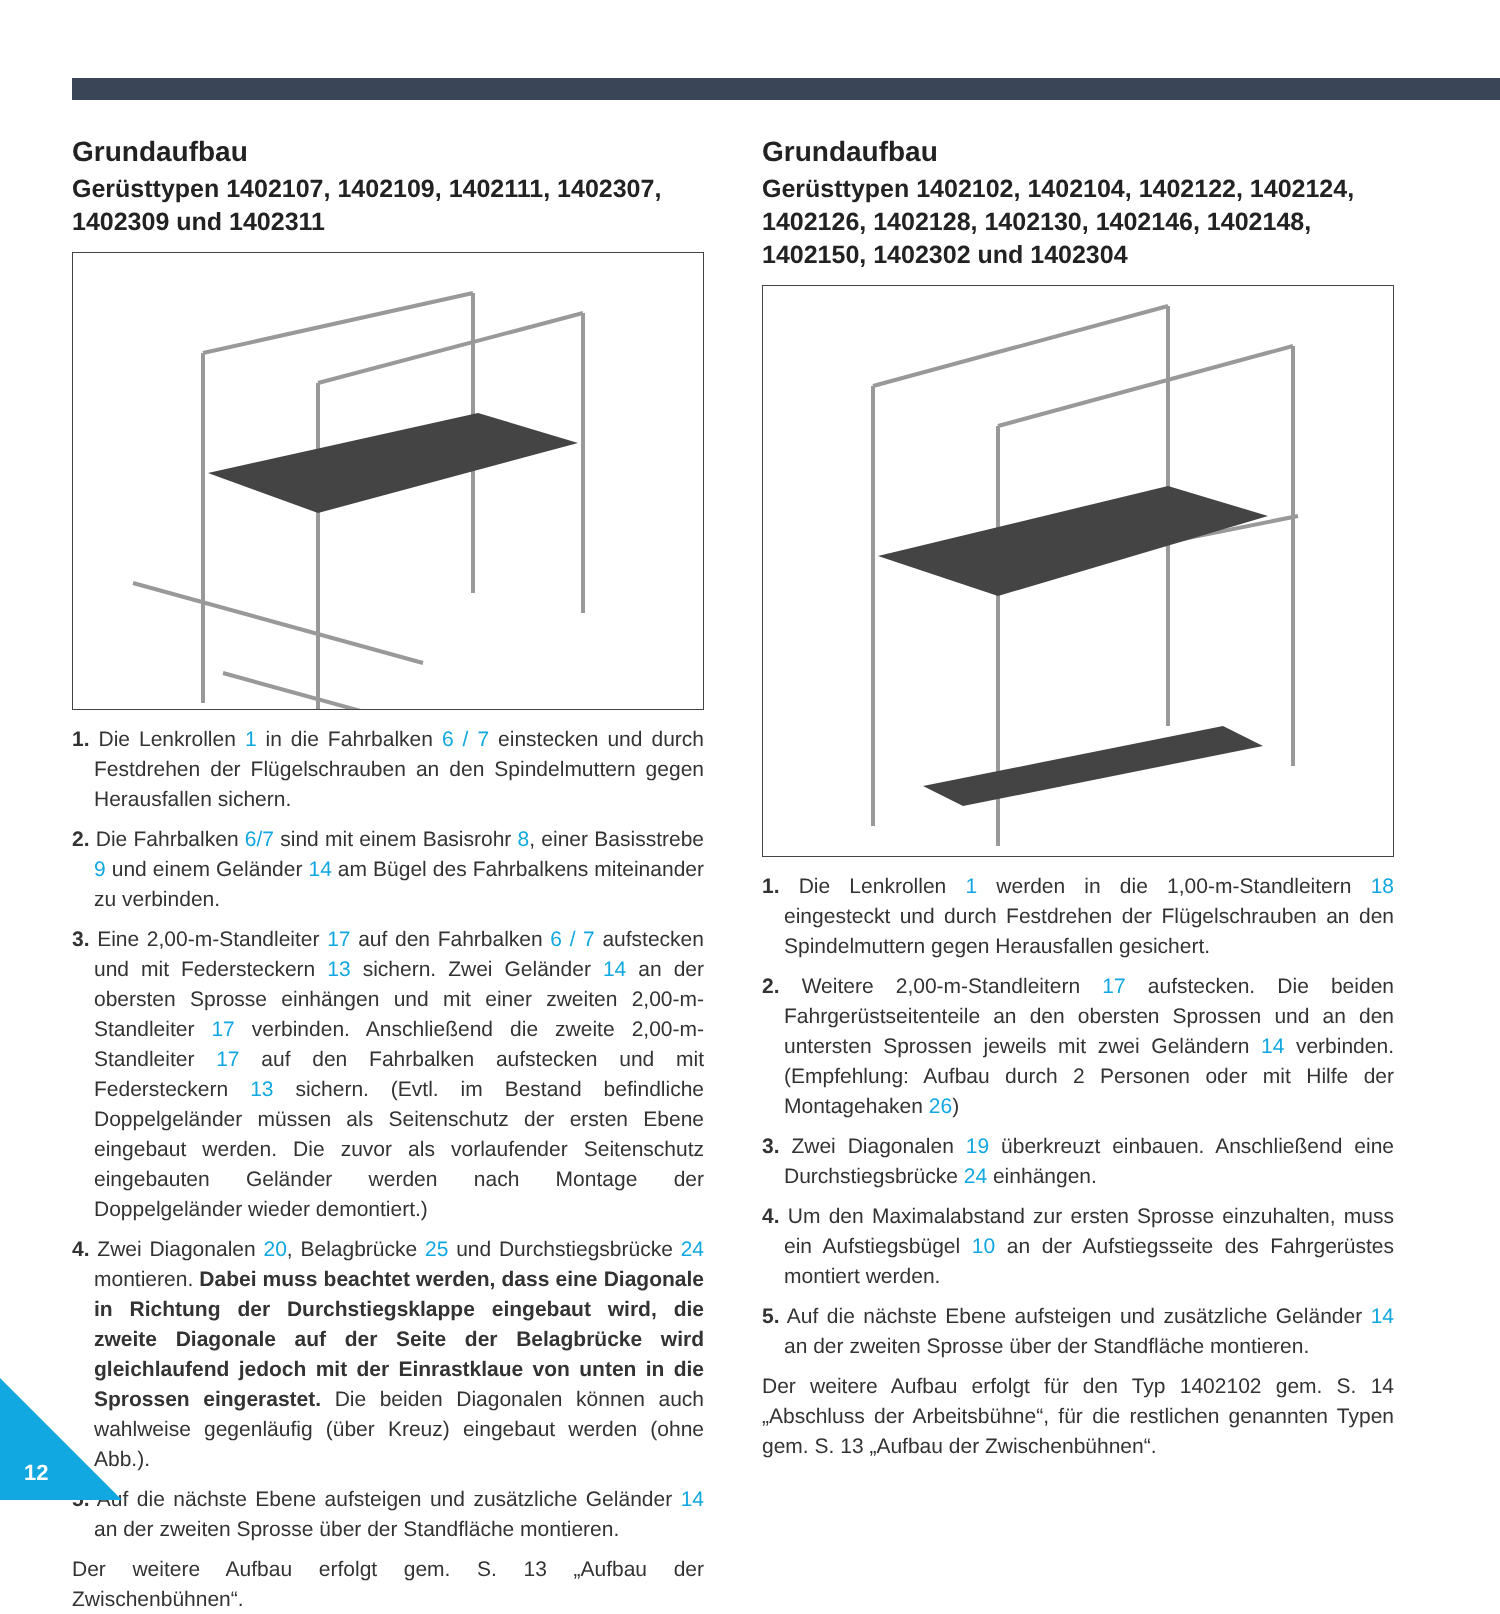Grundaufbau
Gerüsttypen 1402107, 1402109, 1402111, 1402307, 1402309 und 1402311
1. Die Lenkrollen 1 in die Fahrbalken 6 / 7 einstecken und durch Festdrehen der Flügelschrauben an den Spindelmuttern gegen Herausfallen sichern.
2. Die Fahrbalken 6/7 sind mit einem Basisrohr 8, einer Basisstrebe 9 und einem Geländer 14 am Bügel des Fahrbalkens miteinander zu verbinden.
3. Eine 2,00-m-Standleiter 17 auf den Fahrbalken 6 / 7 aufstecken und mit Federsteckern 13 sichern. Zwei Geländer 14 an der obersten Sprosse einhängen und mit einer zweiten 2,00-m-Standleiter 17 verbinden. Anschließend die zweite 2,00-m-Standleiter 17 auf den Fahrbalken aufstecken und mit Federsteckern 13 sichern. (Evtl. im Bestand befindliche Doppelgeländer müssen als Seitenschutz der ersten Ebene eingebaut werden. Die zuvor als vorlaufender Seitenschutz eingebauten Geländer werden nach Montage der Doppelgeländer wieder demontiert.)
4. Zwei Diagonalen 20, Belagbrücke 25 und Durchstiegsbrücke 24 montieren. Dabei muss beachtet werden, dass eine Diagonale in Richtung der Durchstiegsklappe eingebaut wird, die zweite Diagonale auf der Seite der Belagbrücke wird gleichlaufend jedoch mit der Einrastklaue von unten in die Sprossen eingerastet. Die beiden Diagonalen können auch wahlweise gegenläufig (über Kreuz) eingebaut werden (ohne Abb.).
5. Auf die nächste Ebene aufsteigen und zusätzliche Geländer 14 an der zweiten Sprosse über der Standfläche montieren.
Der weitere Aufbau erfolgt gem. S. 13 „Aufbau der Zwischenbühnen“.
Grundaufbau
Gerüsttypen 1402102, 1402104, 1402122, 1402124, 1402126, 1402128, 1402130, 1402146, 1402148, 1402150, 1402302 und 1402304
1. Die Lenkrollen 1 werden in die 1,00-m-Standleitern 18 eingesteckt und durch Festdrehen der Flügelschrauben an den Spindelmuttern gegen Herausfallen gesichert.
2. Weitere 2,00-m-Standleitern 17 aufstecken. Die beiden Fahrgerüstseitenteile an den obersten Sprossen und an den untersten Sprossen jeweils mit zwei Geländern 14 verbinden. (Empfehlung: Aufbau durch 2 Personen oder mit Hilfe der Montagehaken 26)
3. Zwei Diagonalen 19 überkreuzt einbauen. Anschließend eine Durchstiegsbrücke 24 einhängen.
4. Um den Maximalabstand zur ersten Sprosse einzuhalten, muss ein Aufstiegsbügel 10 an der Aufstiegsseite des Fahrgerüstes montiert werden.
5. Auf die nächste Ebene aufsteigen und zusätzliche Geländer 14 an der zweiten Sprosse über der Standfläche montieren.
Der weitere Aufbau erfolgt für den Typ 1402102 gem. S. 14 „Abschluss der Arbeitsbühne“, für die restlichen genannten Typen gem. S. 13 „Aufbau der Zwischenbühnen“.
12